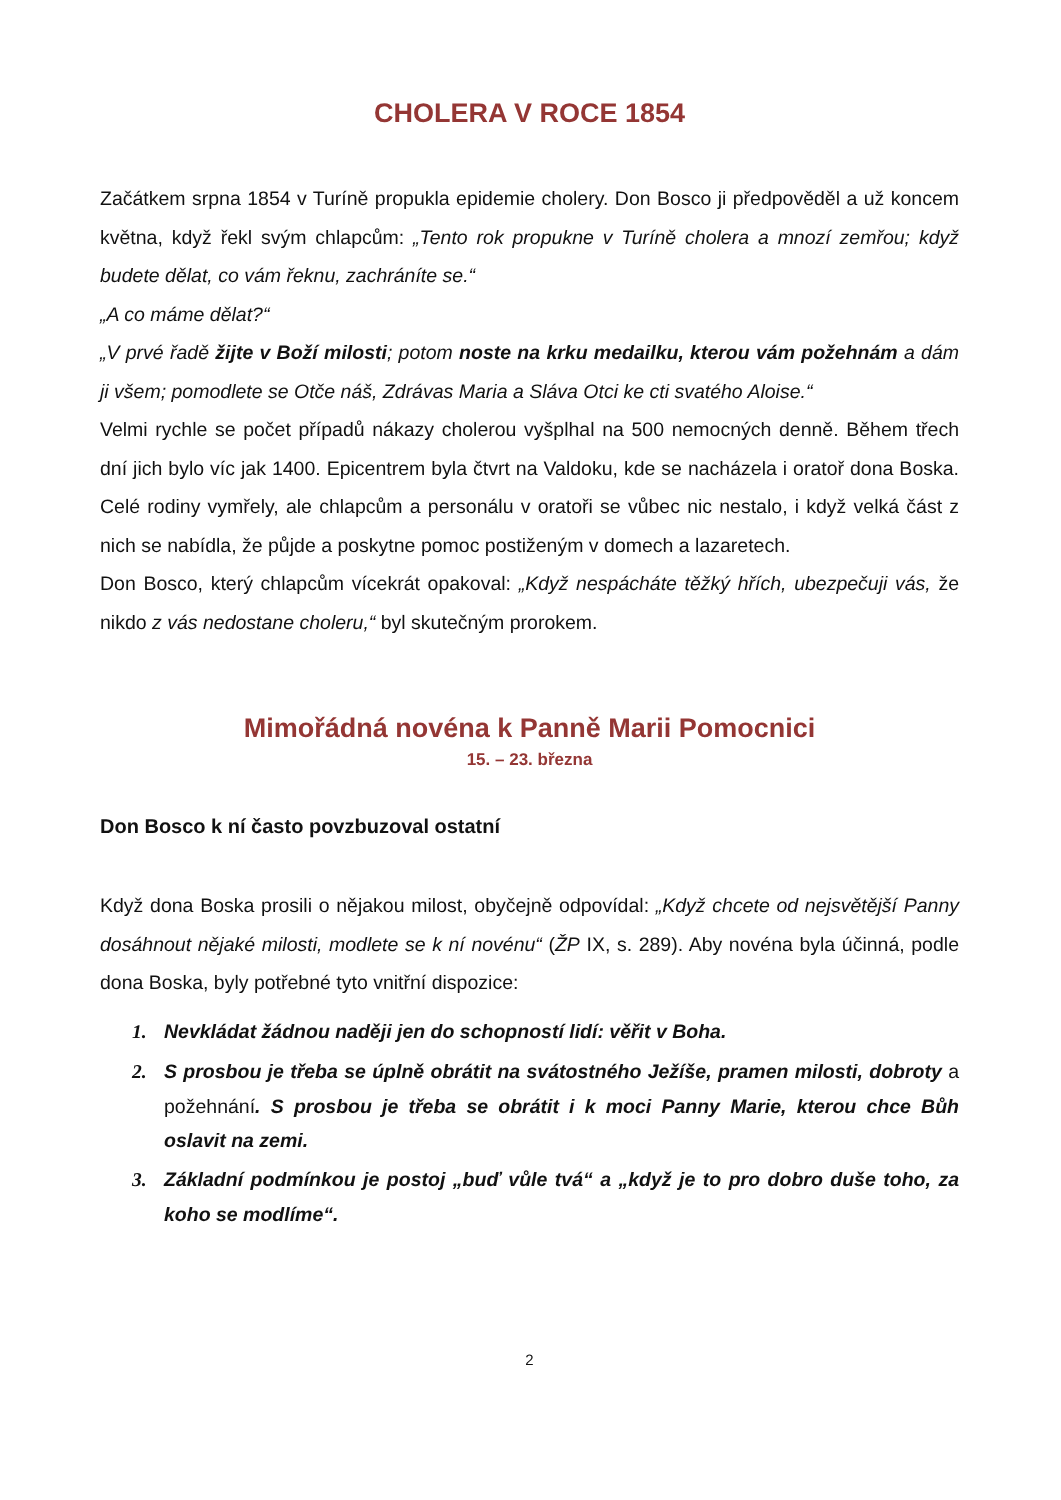CHOLERA V ROCE 1854
Začátkem srpna 1854 v Turíně propukla epidemie cholery. Don Bosco ji předpověděl a už koncem května, když řekl svým chlapcům: „Tento rok propukne v Turíně cholera a mnozí zemřou; když budete dělat, co vám řeknu, zachráníte se.“
„A co máme dělat?“
„V prvé řadě žijte v Boží milosti; potom noste na krku medailku, kterou vám požehnám a dám ji všem; pomodlete se Otče náš, Zdrávas Maria a Sláva Otci ke cti svatého Aloise.“
Velmi rychle se počet případů nákazy cholerou vyšplhal na 500 nemocných denně. Během třech dní jich bylo víc jak 1400. Epicentrem byla čtvrt na Valdoku, kde se nacházela i oratoř dona Boska. Celé rodiny vymřely, ale chlapcům a personálu v oratoři se vůbec nic nestalo, i když velká část z nich se nabídla, že půjde a poskytne pomoc postiženým v domech a lazaretech.
Don Bosco, který chlapcům vícekrát opakoval: „Když nespácháte těžký hřích, ubezpečuji vás, že nikdo z vás nedostane choleru,“ byl skutečným prorokem.
Mimořádná novéna k Panně Marii Pomocnici
15. – 23. března
Don Bosco k ní často povzbuzoval ostatní
Když dona Boska prosili o nějakou milost, obyčejně odpovídal: „Když chcete od nejsvětější Panny dosáhnout nějaké milosti, modlete se k ní novénu“ (ŽP IX, s. 289). Aby novéna byla účinná, podle dona Boska, byly potřebné tyto vnitřní dispozice:
1. Nevkládat žádnou naději jen do schopností lidí: věřit v Boha.
2. S prosbou je třeba se úplně obrátit na svátostného Ježíše, pramen milosti, dobroty a požehnání. S prosbou je třeba se obrátit i k moci Panny Marie, kterou chce Bůh oslavit na zemi.
3. Základní podmínkou je postoj „buď vůle tvá“ a „když je to pro dobro duše toho, za koho se modlíme“.
2